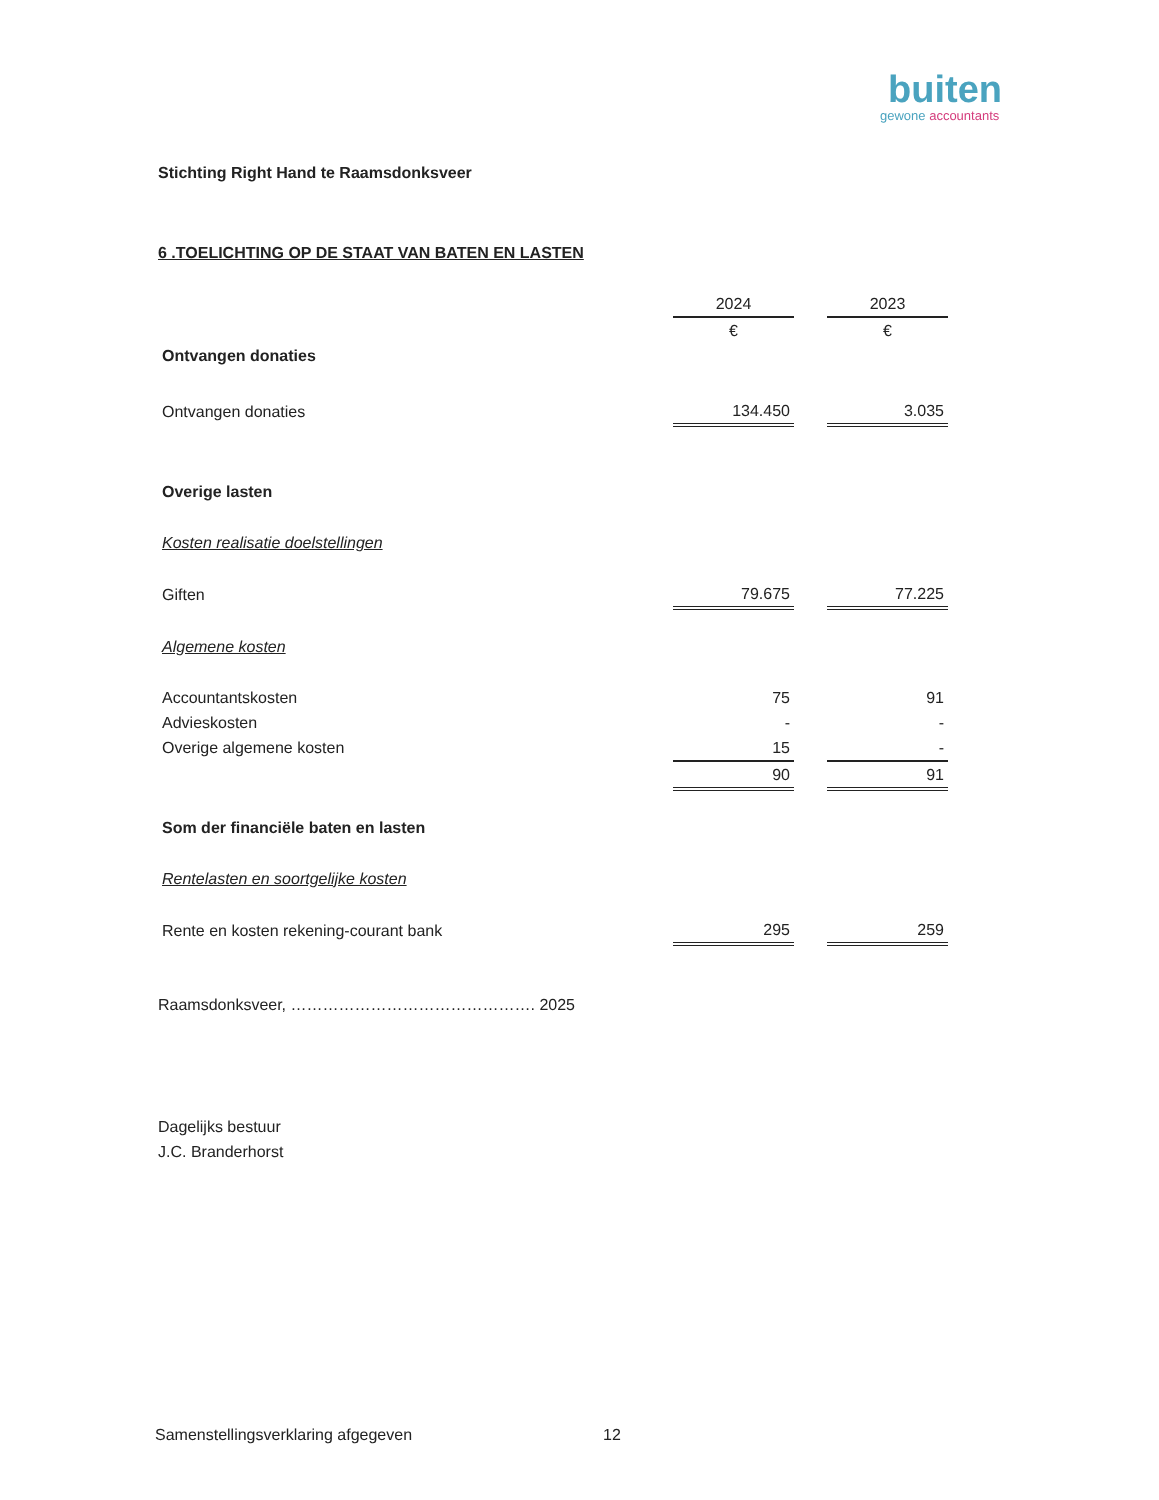buiten
gewone accountants
Stichting Right Hand te Raamsdonksveer
6 .TOELICHTING OP DE STAAT VAN BATEN EN LASTEN
| | 2024 | | 2023 |
| | € | | € |
| Ontvangen donaties | | | |
| Ontvangen donaties | 134.450 | | 3.035 |
| Overige lasten | | | |
| Kosten realisatie doelstellingen | | | |
| Giften | 79.675 | | 77.225 |
| Algemene kosten | | | |
| Accountantskosten | 75 | | 91 |
| Advieskosten | - | | - |
| Overige algemene kosten | 15 | | - |
| | 90 | | 91 |
| Som der financiële baten en lasten | | | |
| Rentelasten en soortgelijke kosten | | | |
| Rente en kosten rekening-courant bank | 295 | | 259 |
Raamsdonksveer, ………………………………………. 2025
Dagelijks bestuur
J.C. Branderhorst
Samenstellingsverklaring afgegeven
12